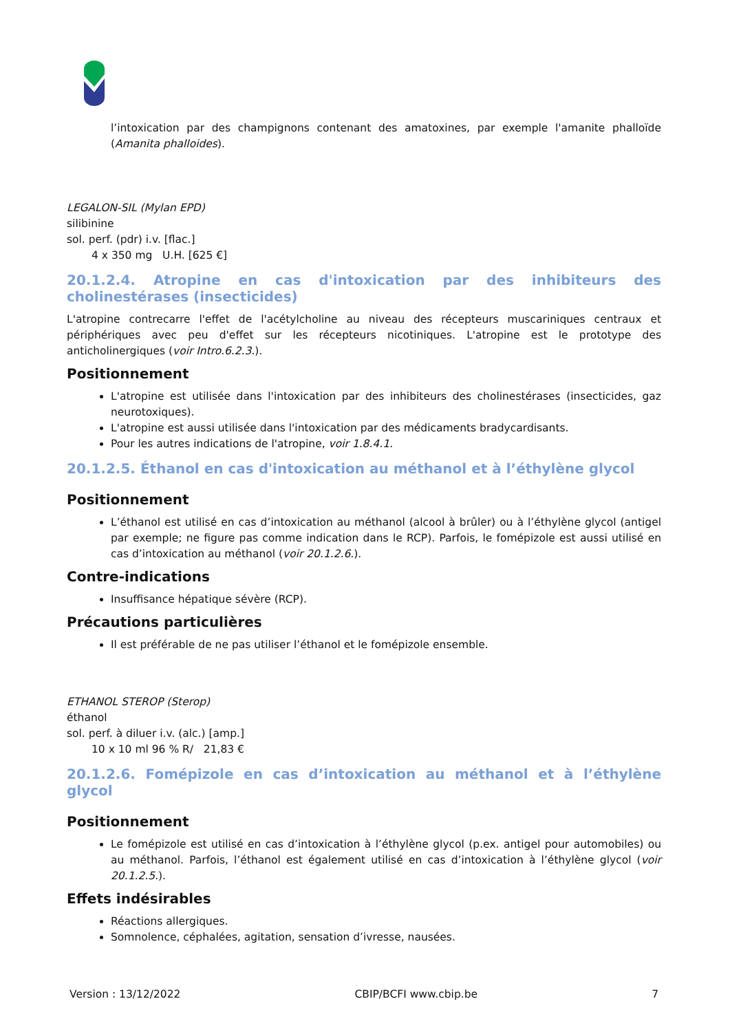l’intoxication par des champignons contenant des amatoxines, par exemple l'amanite phalloïde (Amanita phalloides).
LEGALON-SIL (Mylan EPD)
silibinine
sol. perf. (pdr) i.v. [flac.]
4 x 350 mg U.H. [625 €]
20.1.2.4. Atropine en cas d'intoxication par des inhibiteurs des cholinestérases (insecticides)
L'atropine contrecarre l'effet de l'acétylcholine au niveau des récepteurs muscariniques centraux et périphériques avec peu d'effet sur les récepteurs nicotiniques. L'atropine est le prototype des anticholinergiques (voir Intro.6.2.3.).
Positionnement
L'atropine est utilisée dans l'intoxication par des inhibiteurs des cholinestérases (insecticides, gaz neurotoxiques).
L'atropine est aussi utilisée dans l'intoxication par des médicaments bradycardisants.
Pour les autres indications de l'atropine, voir 1.8.4.1.
20.1.2.5. Éthanol en cas d'intoxication au méthanol et à l’éthylène glycol
Positionnement
L’éthanol est utilisé en cas d’intoxication au méthanol (alcool à brûler) ou à l’éthylène glycol (antigel par exemple; ne figure pas comme indication dans le RCP). Parfois, le fomépizole est aussi utilisé en cas d’intoxication au méthanol (voir 20.1.2.6.).
Contre-indications
Insuffisance hépatique sévère (RCP).
Précautions particulières
Il est préférable de ne pas utiliser l’éthanol et le fomépizole ensemble.
ETHANOL STEROP (Sterop)
éthanol
sol. perf. à diluer i.v. (alc.) [amp.]
10 x 10 ml 96 % R/ 21,83 €
20.1.2.6. Fomépizole en cas d’intoxication au méthanol et à l’éthylène glycol
Positionnement
Le fomépizole est utilisé en cas d’intoxication à l’éthylène glycol (p.ex. antigel pour automobiles) ou au méthanol. Parfois, l’éthanol est également utilisé en cas d’intoxication à l’éthylène glycol (voir 20.1.2.5.).
Effets indésirables
Réactions allergiques.
Somnolence, céphalées, agitation, sensation d’ivresse, nausées.
Version : 13/12/2022 CBIP/BCFI www.cbip.be 7